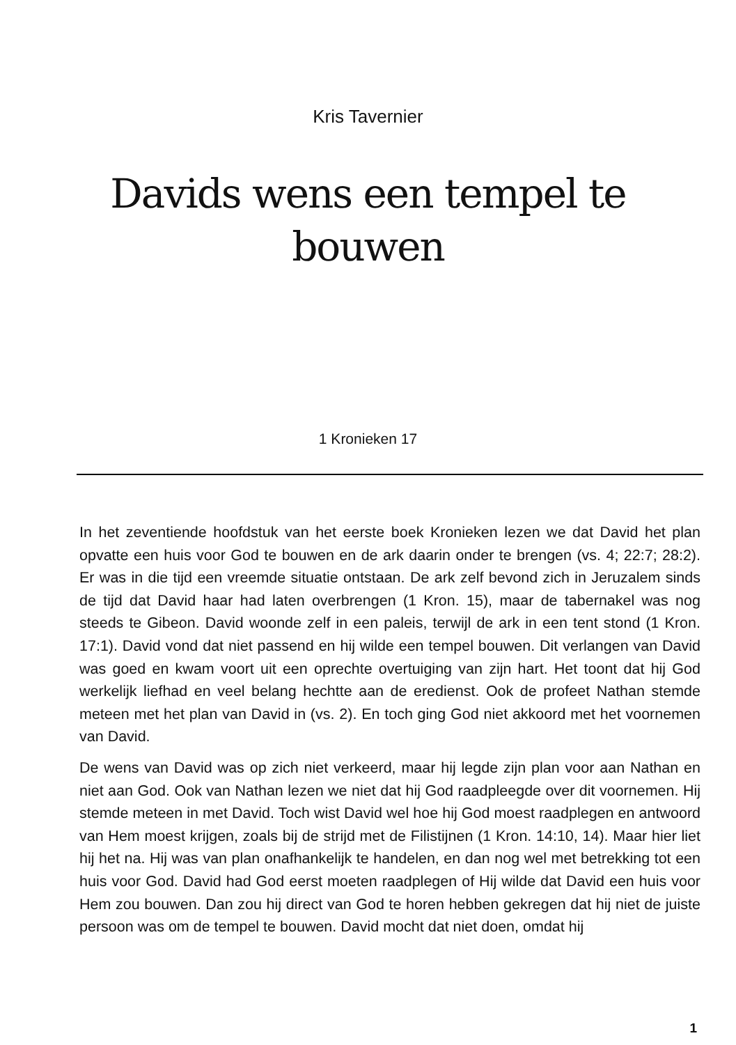Kris Tavernier
Davids wens een tempel te bouwen
1 Kronieken 17
In het zeventiende hoofdstuk van het eerste boek Kronieken lezen we dat David het plan opvatte een huis voor God te bouwen en de ark daarin onder te brengen (vs. 4; 22:7; 28:2). Er was in die tijd een vreemde situatie ontstaan. De ark zelf bevond zich in Jeruzalem sinds de tijd dat David haar had laten overbrengen (1 Kron. 15), maar de tabernakel was nog steeds te Gibeon. David woonde zelf in een paleis, terwijl de ark in een tent stond (1 Kron. 17:1). David vond dat niet passend en hij wilde een tempel bouwen. Dit verlangen van David was goed en kwam voort uit een oprechte overtuiging van zijn hart. Het toont dat hij God werkelijk liefhad en veel belang hechtte aan de eredienst. Ook de profeet Nathan stemde meteen met het plan van David in (vs. 2). En toch ging God niet akkoord met het voornemen van David.
De wens van David was op zich niet verkeerd, maar hij legde zijn plan voor aan Nathan en niet aan God. Ook van Nathan lezen we niet dat hij God raadpleegde over dit voornemen. Hij stemde meteen in met David. Toch wist David wel hoe hij God moest raadplegen en antwoord van Hem moest krijgen, zoals bij de strijd met de Filistijnen (1 Kron. 14:10, 14). Maar hier liet hij het na. Hij was van plan onafhankelijk te handelen, en dan nog wel met betrekking tot een huis voor God. David had God eerst moeten raadplegen of Hij wilde dat David een huis voor Hem zou bouwen. Dan zou hij direct van God te horen hebben gekregen dat hij niet de juiste persoon was om de tempel te bouwen. David mocht dat niet doen, omdat hij
1